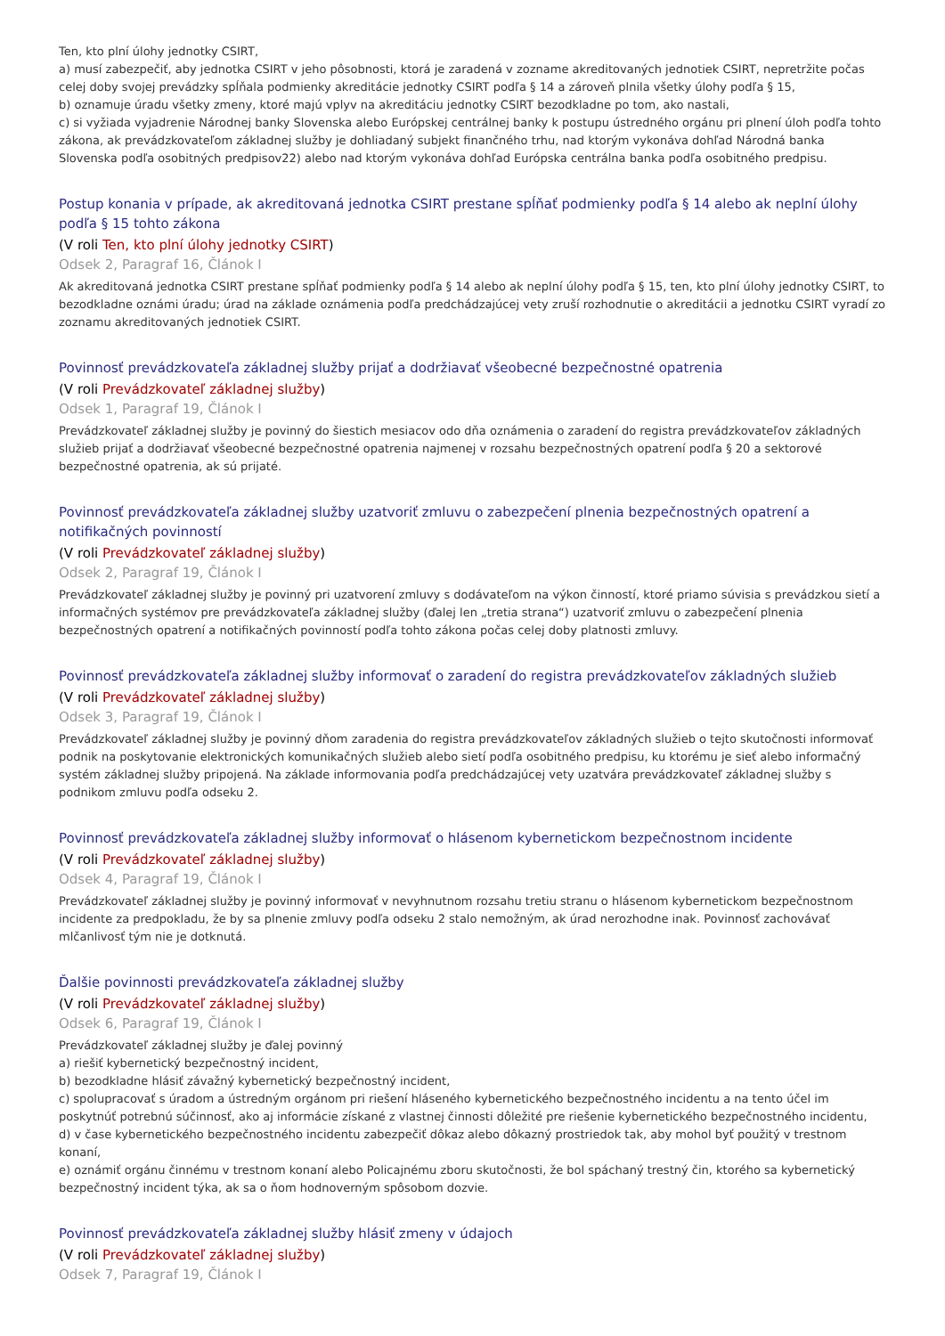Ten, kto plní úlohy jednotky CSIRT,
a) musí zabezpečiť, aby jednotka CSIRT v jeho pôsobnosti, ktorá je zaradená v zozname akreditovaných jednotiek CSIRT, nepretržite počas celej doby svojej prevádzky spĺňala podmienky akreditácie jednotky CSIRT podľa § 14 a zároveň plnila všetky úlohy podľa § 15,
b) oznamuje úradu všetky zmeny, ktoré majú vplyv na akreditáciu jednotky CSIRT bezodkladne po tom, ako nastali,
c) si vyžiada vyjadrenie Národnej banky Slovenska alebo Európskej centrálnej banky k postupu ústredného orgánu pri plnení úloh podľa tohto zákona, ak prevádzkovateľom základnej služby je dohliadaný subjekt finančného trhu, nad ktorým vykonáva dohľad Národná banka Slovenska podľa osobitných predpisov22) alebo nad ktorým vykonáva dohľad Európska centrálna banka podľa osobitného predpisu.
Postup konania v prípade, ak akreditovaná jednotka CSIRT prestane spĺňať podmienky podľa § 14 alebo ak neplní úlohy podľa § 15 tohto zákona
(V roli Ten, kto plní úlohy jednotky CSIRT)
Odsek 2, Paragraf 16, Článok I
Ak akreditovaná jednotka CSIRT prestane spĺňať podmienky podľa § 14 alebo ak neplní úlohy podľa § 15, ten, kto plní úlohy jednotky CSIRT, to bezodkladne oznámi úradu; úrad na základe oznámenia podľa predchádzajúcej vety zruší rozhodnutie o akreditácii a jednotku CSIRT vyradí zo zoznamu akreditovaných jednotiek CSIRT.
Povinnosť prevádzkovateľa základnej služby prijať a dodržiavať všeobecné bezpečnostné opatrenia
(V roli Prevádzkovateľ základnej služby)
Odsek 1, Paragraf 19, Článok I
Prevádzkovateľ základnej služby je povinný do šiestich mesiacov odo dňa oznámenia o zaradení do registra prevádzkovateľov základných služieb prijať a dodržiavať všeobecné bezpečnostné opatrenia najmenej v rozsahu bezpečnostných opatrení podľa § 20 a sektorové bezpečnostné opatrenia, ak sú prijaté.
Povinnosť prevádzkovateľa základnej služby uzatvoriť zmluvu o zabezpečení plnenia bezpečnostných opatrení a notifikačných povinností
(V roli Prevádzkovateľ základnej služby)
Odsek 2, Paragraf 19, Článok I
Prevádzkovateľ základnej služby je povinný pri uzatvorení zmluvy s dodávateľom na výkon činností, ktoré priamo súvisia s prevádzkou sietí a informačných systémov pre prevádzkovateľa základnej služby (ďalej len „tretia strana“) uzatvoriť zmluvu o zabezpečení plnenia bezpečnostných opatrení a notifikačných povinností podľa tohto zákona počas celej doby platnosti zmluvy.
Povinnosť prevádzkovateľa základnej služby informovať o zaradení do registra prevádzkovateľov základných služieb
(V roli Prevádzkovateľ základnej služby)
Odsek 3, Paragraf 19, Článok I
Prevádzkovateľ základnej služby je povinný dňom zaradenia do registra prevádzkovateľov základných služieb o tejto skutočnosti informovať podnik na poskytovanie elektronických komunikačných služieb alebo sietí podľa osobitného predpisu, ku ktorému je sieť alebo informačný systém základnej služby pripojená. Na základe informovania podľa predchádzajúcej vety uzatvára prevádzkovateľ základnej služby s podnikom zmluvu podľa odseku 2.
Povinnosť prevádzkovateľa základnej služby informovať o hlásenom kybernetickom bezpečnostnom incidente
(V roli Prevádzkovateľ základnej služby)
Odsek 4, Paragraf 19, Článok I
Prevádzkovateľ základnej služby je povinný informovať v nevyhnutnom rozsahu tretiu stranu o hlásenom kybernetickom bezpečnostnom incidente za predpokladu, že by sa plnenie zmluvy podľa odseku 2 stalo nemožným, ak úrad nerozhodne inak. Povinnosť zachovávať mlčanlivosť tým nie je dotknutá.
Ďalšie povinnosti prevádzkovateľa základnej služby
(V roli Prevádzkovateľ základnej služby)
Odsek 6, Paragraf 19, Článok I
Prevádzkovateľ základnej služby je ďalej povinný
a) riešiť kybernetický bezpečnostný incident,
b) bezodkladne hlásiť závažný kybernetický bezpečnostný incident,
c) spolupracovať s úradom a ústredným orgánom pri riešení hláseného kybernetického bezpečnostného incidentu a na tento účel im poskytnúť potrebnú súčinnosť, ako aj informácie získané z vlastnej činnosti dôležité pre riešenie kybernetického bezpečnostného incidentu,
d) v čase kybernetického bezpečnostného incidentu zabezpečiť dôkaz alebo dôkazný prostriedok tak, aby mohol byť použitý v trestnom konaní,
e) oznámiť orgánu činnému v trestnom konaní alebo Policajnému zboru skutočnosti, že bol spáchaný trestný čin, ktorého sa kybernetický bezpečnostný incident týka, ak sa o ňom hodnoverným spôsobom dozvie.
Povinnosť prevádzkovateľa základnej služby hlásiť zmeny v údajoch
(V roli Prevádzkovateľ základnej služby)
Odsek 7, Paragraf 19, Článok I